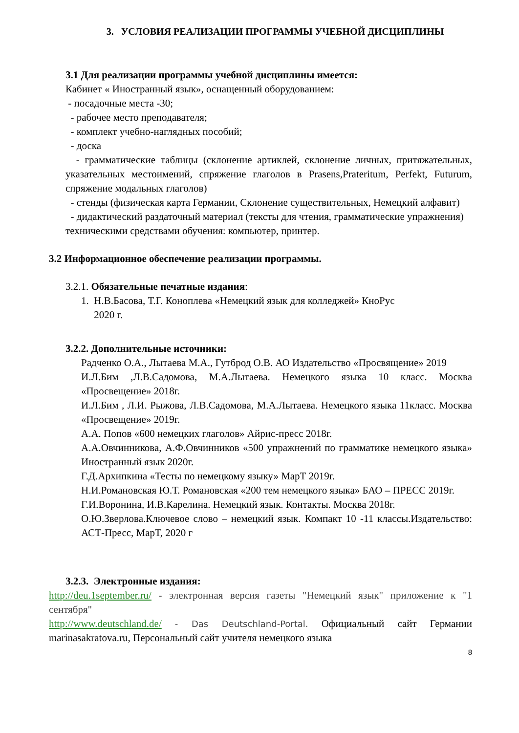3. УСЛОВИЯ РЕАЛИЗАЦИИ ПРОГРАММЫ УЧЕБНОЙ ДИСЦИПЛИНЫ
3.1 Для реализации программы учебной дисциплины имеется:
Кабинет « Иностранный язык», оснащенный оборудованием:
- посадочные места -30;
- рабочее место преподавателя;
- комплект учебно-наглядных пособий;
- доска
- грамматические таблицы (склонение артиклей, склонение личных, притяжательных, указательных местоимений, спряжение глаголов в Prasens,Prateritum, Perfekt, Futurum, спряжение модальных глаголов)
- стенды (физическая карта Германии, Склонение существительных, Немецкий алфавит)
- дидактический раздаточный материал (тексты для чтения, грамматические упражнения)
техническими средствами обучения: компьютер, принтер.
3.2 Информационное обеспечение реализации программы.
3.2.1. Обязательные печатные издания:
1. Н.В.Басова, Т.Г. Коноплева «Немецкий язык для колледжей» КноРус
2020 г.
3.2.2. Дополнительные источники:
Радченко О.А., Лытаева М.А., Гутброд О.В. АО Издательство «Просвящение» 2019
И.Л.Бим ,Л.В.Садомова, М.А.Лытаева. Немецкого языка 10 класс. Москва «Просвещение» 2018г.
И.Л.Бим , Л.И. Рыжова, Л.В.Садомова, М.А.Лытаева. Немецкого языка 11класс. Москва «Просвещение» 2019г.
А.А. Попов «600 немецких глаголов» Айрис-пресс 2018г.
А.А.Овчинникова, А.Ф.Овчинников «500 упражнений по грамматике немецкого языка» Иностранный язык 2020г.
Г.Д.Архипкина «Тесты по немецкому языку» МарТ 2019г.
Н.И.Романовская Ю.Т. Романовская «200 тем немецкого языка» БАО – ПРЕСС 2019г.
Г.И.Воронина, И.В.Карелина. Немецкий язык. Контакты. Москва 2018г.
О.Ю.Зверлова.Ключевое слово – немецкий язык. Компакт 10 -11 классы.Издательство: АСТ-Пресс, МарТ, 2020 г
3.2.3. Электронные издания:
http://deu.1september.ru/ - электронная версия газеты "Немецкий язык" приложение к "1 сентября"
http://www.deutschland.de/ - Das Deutschland-Portal. Официальный сайт Германии marinasakratova.ru, Персональный сайт учителя немецкого языка
8